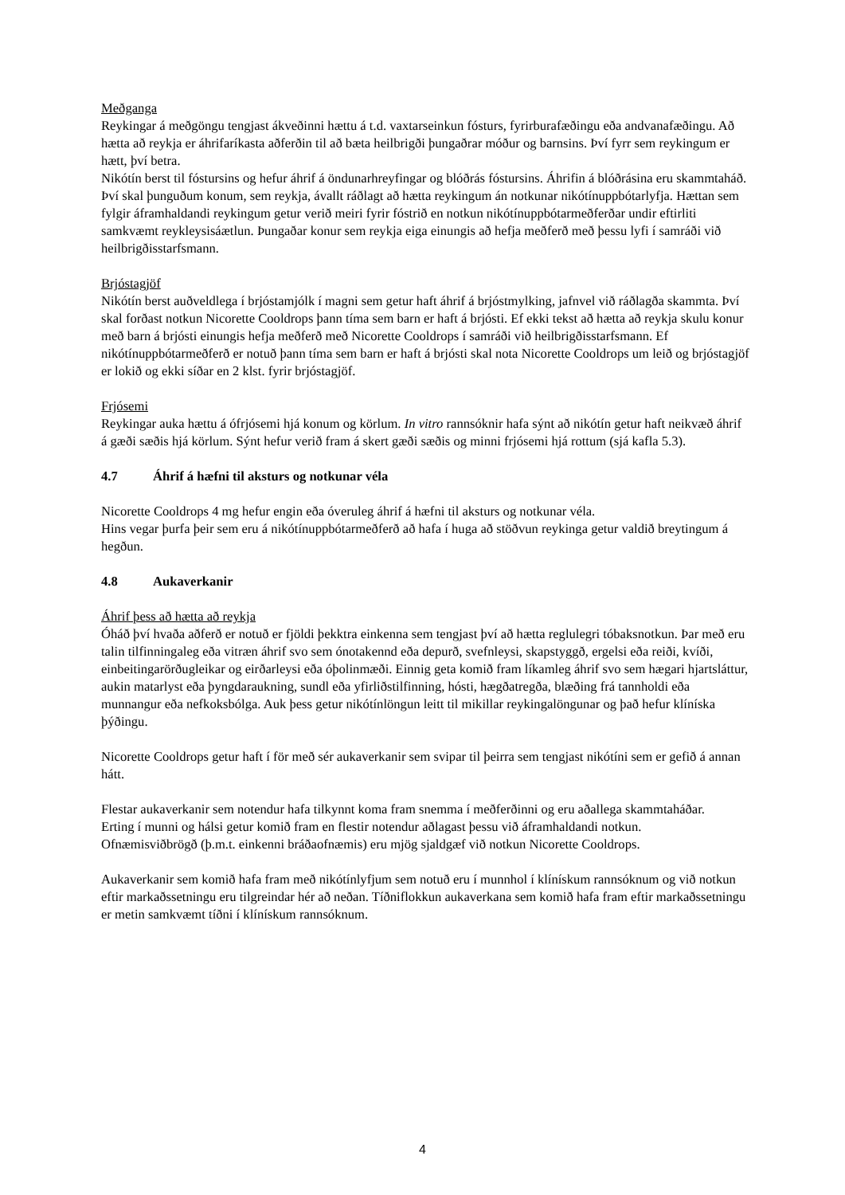Meðganga
Reykingar á meðgöngu tengjast ákveðinni hættu á t.d. vaxtarseinkun fósturs, fyrirburafæðingu eða andvanafæðingu. Að hætta að reykja er áhrifaríkasta aðferðin til að bæta heilbrigði þungaðrar móður og barnsins. Því fyrr sem reykingum er hætt, því betra.
Nikótín berst til fóstursins og hefur áhrif á öndunarhreyfingar og blóðrás fóstursins. Áhrifin á blóðrásina eru skammtaháð. Því skal þunguðum konum, sem reykja, ávallt ráðlagt að hætta reykingum án notkunar nikótínuppbótarlyfja. Hættan sem fylgir áframhaldandi reykingum getur verið meiri fyrir fóstrið en notkun nikótínuppbótarmeðferðar undir eftirliti samkvæmt reykleysisáætlun. Þungaðar konur sem reykja eiga einungis að hefja meðferð með þessu lyfi í samráði við heilbrigðisstarfsmann.
Brjóstagjöf
Nikótín berst auðveldlega í brjóstamjólk í magni sem getur haft áhrif á brjóstmylking, jafnvel við ráðlagða skammta. Því skal forðast notkun Nicorette Cooldrops þann tíma sem barn er haft á brjósti. Ef ekki tekst að hætta að reykja skulu konur með barn á brjósti einungis hefja meðferð með Nicorette Cooldrops í samráði við heilbrigðisstarfsmann. Ef nikótínuppbótarmeðferð er notuð þann tíma sem barn er haft á brjósti skal nota Nicorette Cooldrops um leið og brjóstagjöf er lokið og ekki síðar en 2 klst. fyrir brjóstagjöf.
Frjósemi
Reykingar auka hættu á ófrjósemi hjá konum og körlum. In vitro rannsóknir hafa sýnt að nikótín getur haft neikvæð áhrif á gæði sæðis hjá körlum. Sýnt hefur verið fram á skert gæði sæðis og minni frjósemi hjá rottum (sjá kafla 5.3).
4.7 Áhrif á hæfni til aksturs og notkunar véla
Nicorette Cooldrops 4 mg hefur engin eða óveruleg áhrif á hæfni til aksturs og notkunar véla.
Hins vegar þurfa þeir sem eru á nikótínuppbótarmeðferð að hafa í huga að stöðvun reykinga getur valdið breytingum á hegðun.
4.8 Aukaverkanir
Áhrif þess að hætta að reykja
Óháð því hvaða aðferð er notuð er fjöldi þekktra einkenna sem tengjast því að hætta reglulegri tóbaksnotkun. Þar með eru talin tilfinningaleg eða vitræn áhrif svo sem ónotakennd eða depurð, svefnleysi, skapstyggð, ergelsi eða reiði, kvíði, einbeitingarörðugleikar og eirðarleysi eða óþolinmæði. Einnig geta komið fram líkamleg áhrif svo sem hægari hjartsláttur, aukin matarlyst eða þyngdaraukning, sundl eða yfirliðstilfinning, hósti, hægðatregða, blæðing frá tannholdi eða munnangur eða nefkoksbólga. Auk þess getur nikótínlöngun leitt til mikillar reykingalöngunar og það hefur klíníska þýðingu.
Nicorette Cooldrops getur haft í för með sér aukaverkanir sem svipar til þeirra sem tengjast nikótíni sem er gefið á annan hátt.
Flestar aukaverkanir sem notendur hafa tilkynnt koma fram snemma í meðferðinni og eru aðallega skammtaháðar.
Erting í munni og hálsi getur komið fram en flestir notendur aðlagast þessu við áframhaldandi notkun.
Ofnæmisviðbrögð (þ.m.t. einkenni bráðaofnæmis) eru mjög sjaldgæf við notkun Nicorette Cooldrops.
Aukaverkanir sem komið hafa fram með nikótínlyfjum sem notuð eru í munnhol í klínískum rannsóknum og við notkun eftir markaðssetningu eru tilgreindar hér að neðan. Tíðniflokkun aukaverkana sem komið hafa fram eftir markaðssetningu er metin samkvæmt tíðni í klínískum rannsóknum.
4